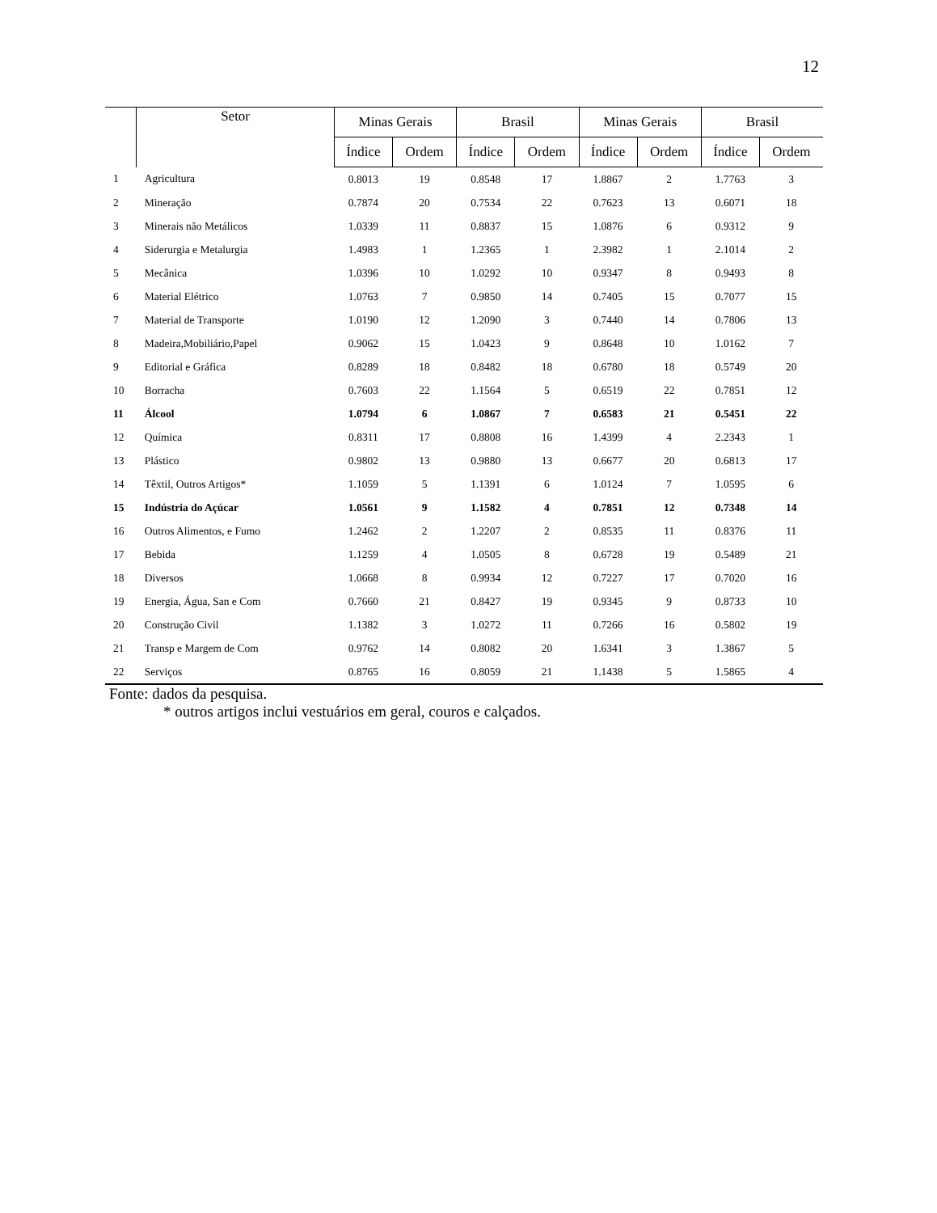12
| | Setor | Minas Gerais | | Brasil | | Minas Gerais | | Brasil | |
| --- | --- | --- | --- | --- | --- | --- | --- | --- | --- |
| | | Índice | Ordem | Índice | Ordem | Índice | Ordem | Índice | Ordem |
| 1 | Agricultura | 0.8013 | 19 | 0.8548 | 17 | 1.8867 | 2 | 1.7763 | 3 |
| 2 | Mineração | 0.7874 | 20 | 0.7534 | 22 | 0.7623 | 13 | 0.6071 | 18 |
| 3 | Minerais não Metálicos | 1.0339 | 11 | 0.8837 | 15 | 1.0876 | 6 | 0.9312 | 9 |
| 4 | Siderurgia e Metalurgia | 1.4983 | 1 | 1.2365 | 1 | 2.3982 | 1 | 2.1014 | 2 |
| 5 | Mecânica | 1.0396 | 10 | 1.0292 | 10 | 0.9347 | 8 | 0.9493 | 8 |
| 6 | Material Elétrico | 1.0763 | 7 | 0.9850 | 14 | 0.7405 | 15 | 0.7077 | 15 |
| 7 | Material de Transporte | 1.0190 | 12 | 1.2090 | 3 | 0.7440 | 14 | 0.7806 | 13 |
| 8 | Madeira,Mobiliário,Papel | 0.9062 | 15 | 1.0423 | 9 | 0.8648 | 10 | 1.0162 | 7 |
| 9 | Editorial e Gráfica | 0.8289 | 18 | 0.8482 | 18 | 0.6780 | 18 | 0.5749 | 20 |
| 10 | Borracha | 0.7603 | 22 | 1.1564 | 5 | 0.6519 | 22 | 0.7851 | 12 |
| 11 | Álcool | 1.0794 | 6 | 1.0867 | 7 | 0.6583 | 21 | 0.5451 | 22 |
| 12 | Química | 0.8311 | 17 | 0.8808 | 16 | 1.4399 | 4 | 2.2343 | 1 |
| 13 | Plástico | 0.9802 | 13 | 0.9880 | 13 | 0.6677 | 20 | 0.6813 | 17 |
| 14 | Têxtil, Outros Artigos* | 1.1059 | 5 | 1.1391 | 6 | 1.0124 | 7 | 1.0595 | 6 |
| 15 | Indústria do Açúcar | 1.0561 | 9 | 1.1582 | 4 | 0.7851 | 12 | 0.7348 | 14 |
| 16 | Outros Alimentos, e Fumo | 1.2462 | 2 | 1.2207 | 2 | 0.8535 | 11 | 0.8376 | 11 |
| 17 | Bebida | 1.1259 | 4 | 1.0505 | 8 | 0.6728 | 19 | 0.5489 | 21 |
| 18 | Diversos | 1.0668 | 8 | 0.9934 | 12 | 0.7227 | 17 | 0.7020 | 16 |
| 19 | Energia, Água, San e Com | 0.7660 | 21 | 0.8427 | 19 | 0.9345 | 9 | 0.8733 | 10 |
| 20 | Construção Civil | 1.1382 | 3 | 1.0272 | 11 | 0.7266 | 16 | 0.5802 | 19 |
| 21 | Transp e Margem de Com | 0.9762 | 14 | 0.8082 | 20 | 1.6341 | 3 | 1.3867 | 5 |
| 22 | Serviços | 0.8765 | 16 | 0.8059 | 21 | 1.1438 | 5 | 1.5865 | 4 |
Fonte: dados da pesquisa.
* outros artigos inclui vestuários em geral, couros e calçados.